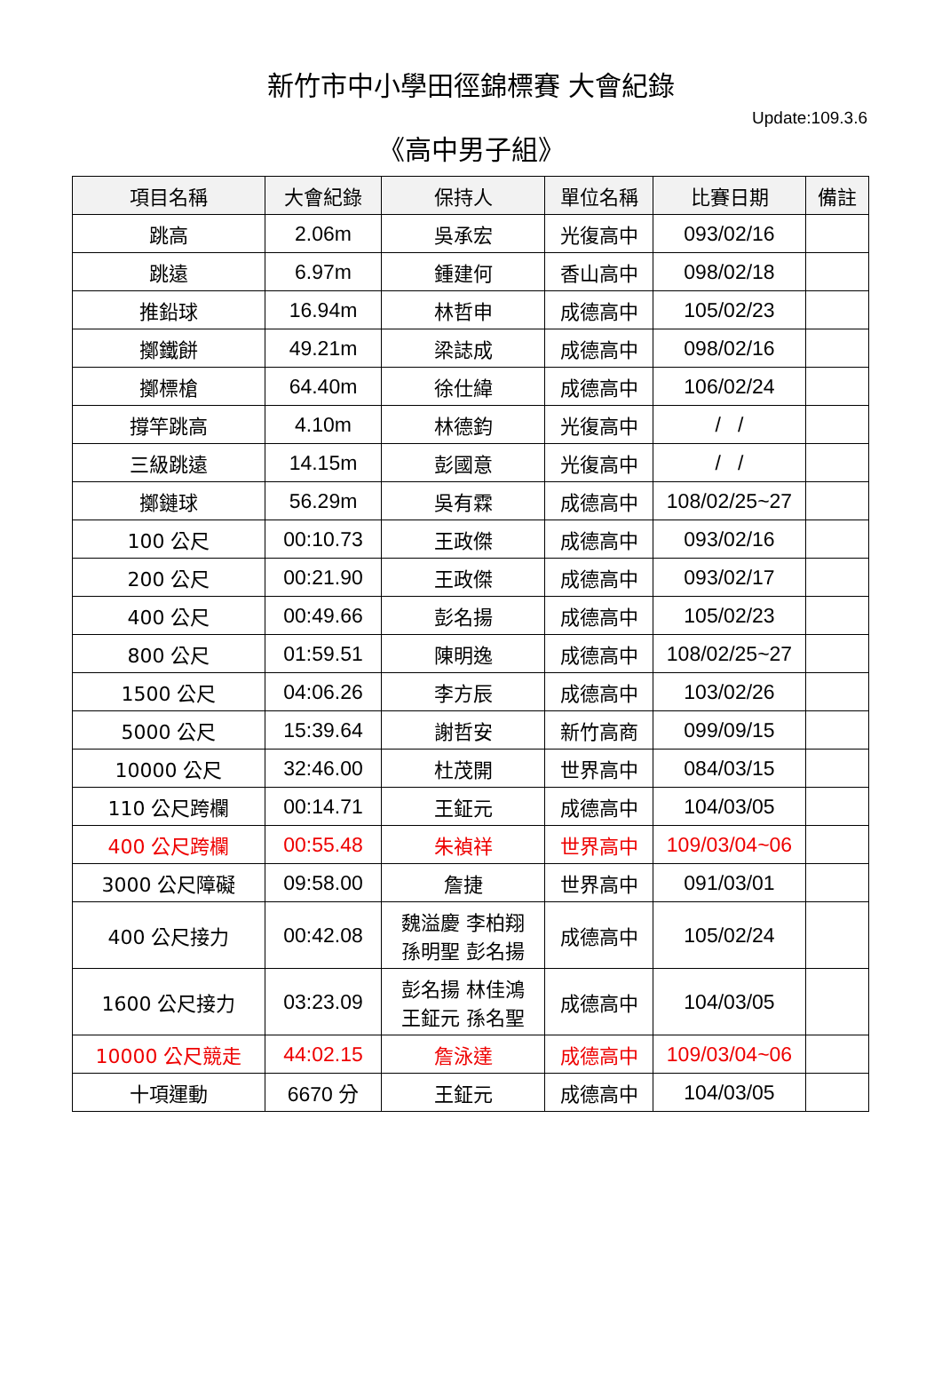新竹市中小學田徑錦標賽 大會紀錄
Update:109.3.6
《高中男子組》
| 項目名稱 | 大會紀錄 | 保持人 | 單位名稱 | 比賽日期 | 備註 |
| --- | --- | --- | --- | --- | --- |
| 跳高 | 2.06m | 吳承宏 | 光復高中 | 093/02/16 | |
| 跳遠 | 6.97m | 鍾建何 | 香山高中 | 098/02/18 | |
| 推鉛球 | 16.94m | 林哲申 | 成德高中 | 105/02/23 | |
| 擲鐵餅 | 49.21m | 梁誌成 | 成德高中 | 098/02/16 | |
| 擲標槍 | 64.40m | 徐仕緯 | 成德高中 | 106/02/24 | |
| 撐竿跳高 | 4.10m | 林德鈞 | 光復高中 | / / | |
| 三級跳遠 | 14.15m | 彭國意 | 光復高中 | / / | |
| 擲鏈球 | 56.29m | 吳有霖 | 成德高中 | 108/02/25~27 | |
| 100 公尺 | 00:10.73 | 王政傑 | 成德高中 | 093/02/16 | |
| 200 公尺 | 00:21.90 | 王政傑 | 成德高中 | 093/02/17 | |
| 400 公尺 | 00:49.66 | 彭名揚 | 成德高中 | 105/02/23 | |
| 800 公尺 | 01:59.51 | 陳明逸 | 成德高中 | 108/02/25~27 | |
| 1500 公尺 | 04:06.26 | 李方辰 | 成德高中 | 103/02/26 | |
| 5000 公尺 | 15:39.64 | 謝哲安 | 新竹高商 | 099/09/15 | |
| 10000 公尺 | 32:46.00 | 杜茂開 | 世界高中 | 084/03/15 | |
| 110 公尺跨欄 | 00:14.71 | 王鉦元 | 成德高中 | 104/03/05 | |
| 400 公尺跨欄 | 00:55.48 | 朱禎祥 | 世界高中 | 109/03/04~06 | |
| 3000 公尺障礙 | 09:58.00 | 詹捷 | 世界高中 | 091/03/01 | |
| 400 公尺接力 | 00:42.08 | 魏溢慶 李柏翔 孫明聖 彭名揚 | 成德高中 | 105/02/24 | |
| 1600 公尺接力 | 03:23.09 | 彭名揚 林佳鴻 王鉦元 孫名聖 | 成德高中 | 104/03/05 | |
| 10000 公尺競走 | 44:02.15 | 詹泳達 | 成德高中 | 109/03/04~06 | |
| 十項運動 | 6670 分 | 王鉦元 | 成德高中 | 104/03/05 | |